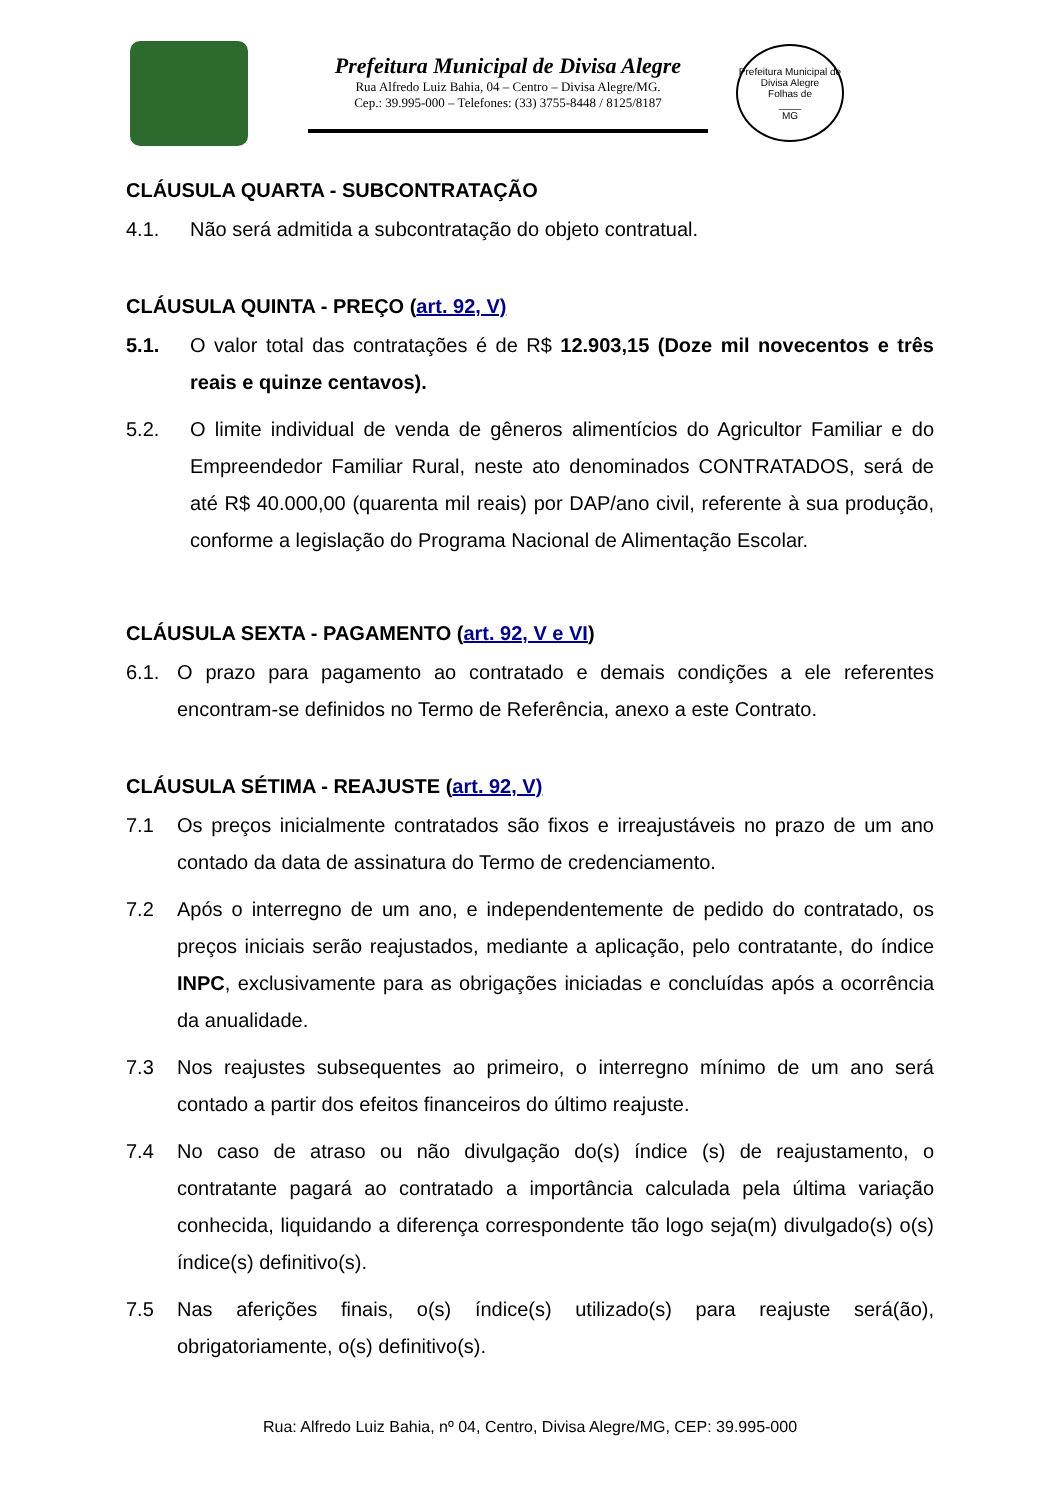Prefeitura Municipal de Divisa Alegre
Rua Alfredo Luiz Bahia, 04 – Centro – Divisa Alegre/MG.
Cep.: 39.995-000 – Telefones: (33) 3755-8448 / 8125/8187
Prefeitura Municipal de Divisa Alegre
Folhas de
____
MG
CLÁUSULA QUARTA - SUBCONTRATAÇÃO
4.1. Não será admitida a subcontratação do objeto contratual.
CLÁUSULA QUINTA - PREÇO (art. 92, V)
5.1. O valor total das contratações é de R$ 12.903,15 (Doze mil novecentos e três reais e quinze centavos).
5.2. O limite individual de venda de gêneros alimentícios do Agricultor Familiar e do Empreendedor Familiar Rural, neste ato denominados CONTRATADOS, será de até R$ 40.000,00 (quarenta mil reais) por DAP/ano civil, referente à sua produção, conforme a legislação do Programa Nacional de Alimentação Escolar.
CLÁUSULA SEXTA - PAGAMENTO (art. 92, V e VI)
6.1. O prazo para pagamento ao contratado e demais condições a ele referentes encontram-se definidos no Termo de Referência, anexo a este Contrato.
CLÁUSULA SÉTIMA - REAJUSTE (art. 92, V)
7.1 Os preços inicialmente contratados são fixos e irreajustáveis no prazo de um ano contado da data de assinatura do Termo de credenciamento.
7.2 Após o interregno de um ano, e independentemente de pedido do contratado, os preços iniciais serão reajustados, mediante a aplicação, pelo contratante, do índice INPC, exclusivamente para as obrigações iniciadas e concluídas após a ocorrência da anualidade.
7.3 Nos reajustes subsequentes ao primeiro, o interregno mínimo de um ano será contado a partir dos efeitos financeiros do último reajuste.
7.4 No caso de atraso ou não divulgação do(s) índice (s) de reajustamento, o contratante pagará ao contratado a importância calculada pela última variação conhecida, liquidando a diferença correspondente tão logo seja(m) divulgado(s) o(s) índice(s) definitivo(s).
7.5 Nas aferições finais, o(s) índice(s) utilizado(s) para reajuste será(ão), obrigatoriamente, o(s) definitivo(s).
Rua: Alfredo Luiz Bahia, nº 04, Centro, Divisa Alegre/MG, CEP: 39.995-000